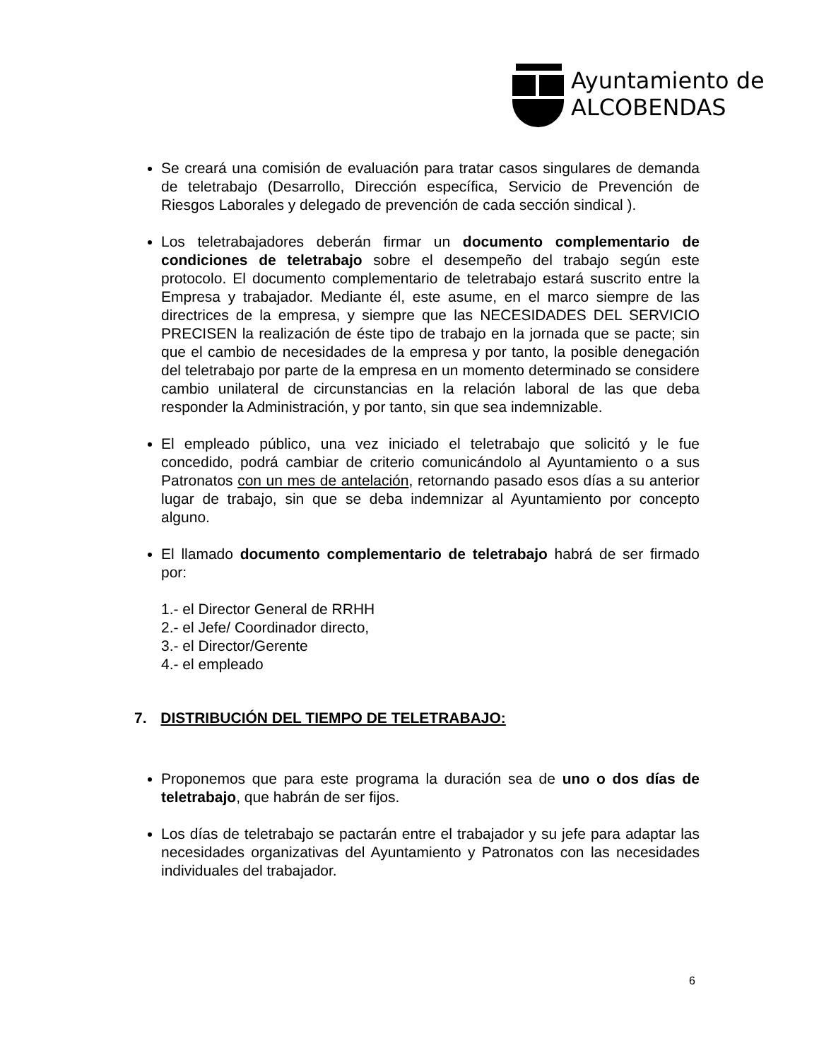Ayuntamiento de
ALCOBENDAS
Se creará una comisión de evaluación para tratar casos singulares de demanda de teletrabajo (Desarrollo, Dirección específica, Servicio de Prevención de Riesgos Laborales y delegado de prevención de cada sección sindical ).
Los teletrabajadores deberán firmar un documento complementario de condiciones de teletrabajo sobre el desempeño del trabajo según este protocolo. El documento complementario de teletrabajo estará suscrito entre la Empresa y trabajador. Mediante él, este asume, en el marco siempre de las directrices de la empresa, y siempre que las NECESIDADES DEL SERVICIO PRECISEN la realización de éste tipo de trabajo en la jornada que se pacte; sin que el cambio de necesidades de la empresa y por tanto, la posible denegación del teletrabajo por parte de la empresa en un momento determinado se considere cambio unilateral de circunstancias en la relación laboral de las que deba responder la Administración, y por tanto, sin que sea indemnizable.
El empleado público, una vez iniciado el teletrabajo que solicitó y le fue concedido, podrá cambiar de criterio comunicándolo al Ayuntamiento o a sus Patronatos con un mes de antelación, retornando pasado esos días a su anterior lugar de trabajo, sin que se deba indemnizar al Ayuntamiento por concepto alguno.
El llamado documento complementario de teletrabajo habrá de ser firmado por:
1.- el Director General de RRHH
2.- el Jefe/ Coordinador directo,
3.- el Director/Gerente
4.- el empleado
7. DISTRIBUCIÓN DEL TIEMPO DE TELETRABAJO:
Proponemos que para este programa la duración sea de uno o dos días de teletrabajo, que habrán de ser fijos.
Los días de teletrabajo se pactarán entre el trabajador y su jefe para adaptar las necesidades organizativas del Ayuntamiento y Patronatos con las necesidades individuales del trabajador.
6